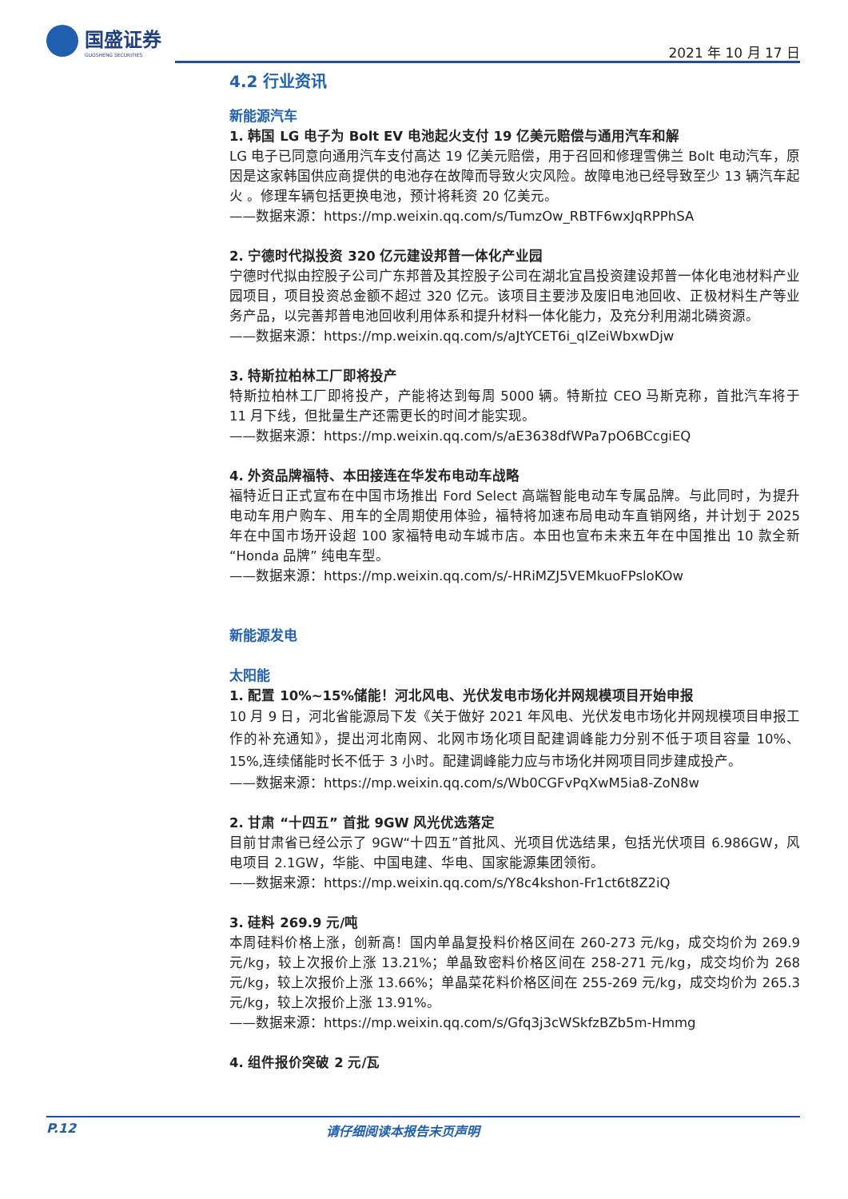国盛证券
GUOSHENG SECURITIES
2021 年 10 月 17 日
4.2 行业资讯
新能源汽车
1. 韩国 LG 电子为 Bolt EV 电池起火支付 19 亿美元赔偿与通用汽车和解
LG 电子已同意向通用汽车支付高达 19 亿美元赔偿，用于召回和修理雪佛兰 Bolt 电动汽车，原因是这家韩国供应商提供的电池存在故障而导致火灾风险。故障电池已经导致至少 13 辆汽车起火 。修理车辆包括更换电池，预计将耗资 20 亿美元。
——数据来源：https://mp.weixin.qq.com/s/TumzOw_RBTF6wxJqRPPhSA
2. 宁德时代拟投资 320 亿元建设邦普一体化产业园
宁德时代拟由控股子公司广东邦普及其控股子公司在湖北宜昌投资建设邦普一体化电池材料产业园项目，项目投资总金额不超过 320 亿元。该项目主要涉及废旧电池回收、正极材料生产等业务产品，以完善邦普电池回收利用体系和提升材料一体化能力，及充分利用湖北磷资源。
——数据来源：https://mp.weixin.qq.com/s/aJtYCET6i_qlZeiWbxwDjw
3. 特斯拉柏林工厂即将投产
特斯拉柏林工厂即将投产，产能将达到每周 5000 辆。特斯拉 CEO 马斯克称，首批汽车将于 11 月下线，但批量生产还需更长的时间才能实现。
——数据来源：https://mp.weixin.qq.com/s/aE3638dfWPa7pO6BCcgiEQ
4. 外资品牌福特、本田接连在华发布电动车战略
福特近日正式宣布在中国市场推出 Ford Select 高端智能电动车专属品牌。与此同时，为提升电动车用户购车、用车的全周期使用体验，福特将加速布局电动车直销网络，并计划于 2025 年在中国市场开设超 100 家福特电动车城市店。本田也宣布未来五年在中国推出 10 款全新 “Honda 品牌” 纯电车型。
——数据来源：https://mp.weixin.qq.com/s/-HRiMZJ5VEMkuoFPsloKOw
新能源发电
太阳能
1. 配置 10%~15%储能！河北风电、光伏发电市场化并网规模项目开始申报
10 月 9 日，河北省能源局下发《关于做好 2021 年风电、光伏发电市场化并网规模项目申报工作的补充通知》，提出河北南网、北网市场化项目配建调峰能力分别不低于项目容量 10%、15%,连续储能时长不低于 3 小时。配建调峰能力应与市场化并网项目同步建成投产。
——数据来源：https://mp.weixin.qq.com/s/Wb0CGFvPqXwM5ia8-ZoN8w
2. 甘肃 “十四五” 首批 9GW 风光优选落定
目前甘肃省已经公示了 9GW“十四五”首批风、光项目优选结果，包括光伏项目 6.986GW，风电项目 2.1GW，华能、中国电建、华电、国家能源集团领衔。
——数据来源：https://mp.weixin.qq.com/s/Y8c4kshon-Fr1ct6t8Z2iQ
3. 硅料 269.9 元/吨
本周硅料价格上涨，创新高！国内单晶复投料价格区间在 260-273 元/kg，成交均价为 269.9 元/kg，较上次报价上涨 13.21%；单晶致密料价格区间在 258-271 元/kg，成交均价为 268 元/kg，较上次报价上涨 13.66%；单晶菜花料价格区间在 255-269 元/kg，成交均价为 265.3 元/kg，较上次报价上涨 13.91%。
——数据来源：https://mp.weixin.qq.com/s/Gfq3j3cWSkfzBZb5m-Hmmg
4. 组件报价突破 2 元/瓦
P.12 请仔细阅读本报告末页声明